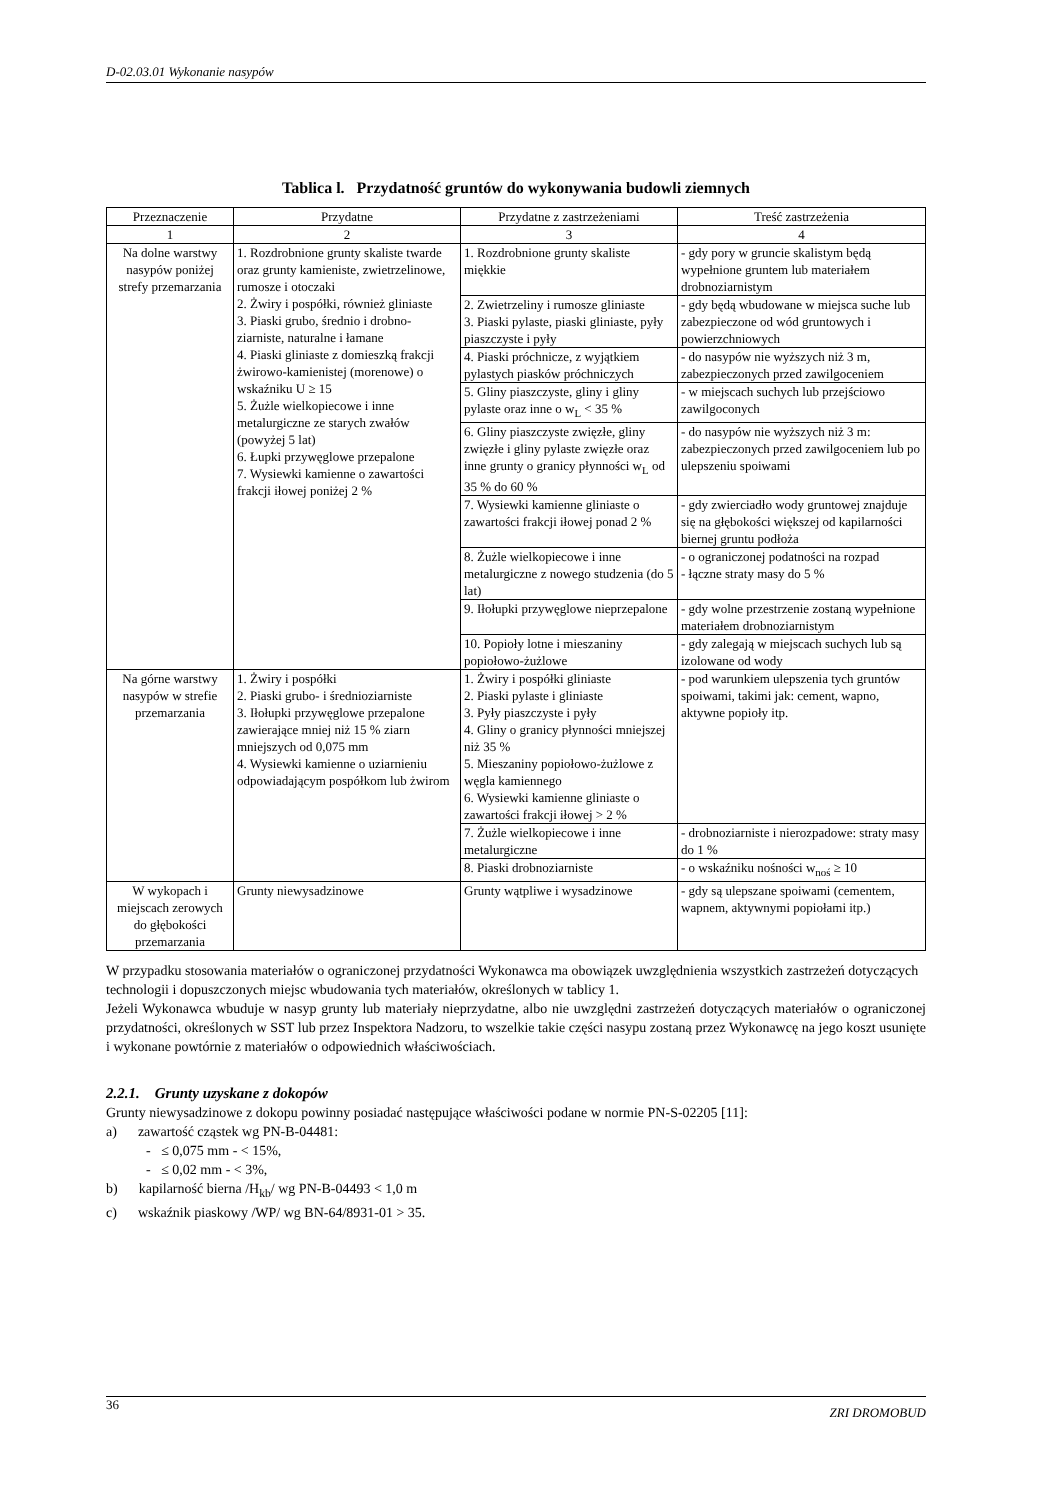D-02.03.01 Wykonanie nasypów
Tablica l. Przydatność gruntów do wykonywania budowli ziemnych
| Przeznaczenie | Przydatne | Przydatne z zastrzeżeniami | Treść zastrzeżenia |
| --- | --- | --- | --- |
| 1 | 2 | 3 | 4 |
| Na dolne warstwy nasypów poniżej strefy przemarzania | 1. Rozdrobnione grunty skaliste twarde oraz grunty kamieniste, zwietrzelinowe, rumosze i otoczaki 2. Żwiry i pospółki, również gliniaste 3. Piaski grubo, średnio i drobno-ziarniste, naturalne i łamane 4. Piaski gliniaste z domieszką frakcji żwirowo-kamienistej (morenowe) o wskaźniku U ≥ 15 5. Żużle wielkopiecowe i inne metalurgiczne ze starych zwałów (powyżej 5 lat) 6. Łupki przywęglowe przepalone 7. Wysiewki kamienne o zawartości frakcji iłowej poniżej 2 % | 1. Rozdrobnione grunty skaliste miękkie | - gdy pory w gruncie skalistym będą wypełnione gruntem lub materiałem drobnoziarnistym |
| | | 2. Zwietrzeliny i rumosze gliniaste 3. Piaski pylaste, piaski gliniaste, pyły piaszczyste i pyły | - gdy będą wbudowane w miejsca suche lub zabezpieczone od wód gruntowych i powierzchniowych |
| | | 4. Piaski próchnicze, z wyjątkiem pylastych piasków próchniczych | - do nasypów nie wyższych niż 3 m, zabezpieczonych przed zawilgoceniem |
| | | 5. Gliny piaszczyste, gliny i gliny pylaste oraz inne o w<sub>L</sub> < 35 % | - w miejscach suchych lub przejściowo zawilgoconych |
| | | 6. Gliny piaszczyste zwięzłe, gliny zwięzłe i gliny pylaste zwięzłe oraz inne grunty o granicy płynności w<sub>L</sub> od 35 % do 60 % | - do nasypów nie wyższych niż 3 m: zabezpieczonych przed zawilgoceniem lub po ulepszeniu spoiwami |
| | | 7. Wysiewki kamienne gliniaste o zawartości frakcji iłowej ponad 2 % | - gdy zwierciadło wody gruntowej znajduje się na głębokości większej od kapilarności biernej gruntu podłoża |
| | | 8. Żużle wielkopiecowe i inne metalurgiczne z nowego studzenia (do 5 lat) | - o ograniczonej podatności na rozpad - łączne straty masy do 5 % |
| | | 9. Iłołupki przywęglowe nieprzepalone | - gdy wolne przestrzenie zostaną wypełnione materiałem drobnoziarnistym |
| | | 10. Popioły lotne i mieszaniny popiołowo-żużlowe | - gdy zalegają w miejscach suchych lub są izolowane od wody |
| Na górne warstwy nasypów w strefie przemarzania | 1. Żwiry i pospółki 2. Piaski grubo- i średnioziarniste 3. Iłołupki przywęglowe przepalone zawierające mniej niż 15 % ziarn mniejszych od 0,075 mm 4. Wysiewki kamienne o uziarnieniu odpowiadającym pospółkom lub żwirom | 1. Żwiry i pospółki gliniaste 2. Piaski pylaste i gliniaste 3. Pyły piaszczyste i pyły 4. Gliny o granicy płynności mniejszej niż 35 % 5. Mieszaniny popiołowo-żużlowe z węgla kamiennego 6. Wysiewki kamienne gliniaste o zawartości frakcji iłowej > 2 % | - pod warunkiem ulepszenia tych gruntów spoiwami, takimi jak: cement, wapno, aktywne popioły itp. |
| | | 7. Żużle wielkopiecowe i inne metalurgiczne | - drobnoziarniste i nierozpadowe: straty masy do 1 % |
| | | 8. Piaski drobnoziarniste | - o wskaźniku nośności w<sub>noś</sub> ≥ 10 |
| W wykopach i miejscach zerowych do głębokości przemarzania | Grunty niewysadzinowe | Grunty wątpliwe i wysadzinowe | - gdy są ulepszane spoiwami (cementem, wapnem, aktywnymi popiołami itp.) |
W przypadku stosowania materiałów o ograniczonej przydatności Wykonawca ma obowiązek uwzględnienia wszystkich zastrzeżeń dotyczących technologii i dopuszczonych miejsc wbudowania tych materiałów, określonych w tablicy 1.
Jeżeli Wykonawca wbuduje w nasyp grunty lub materiały nieprzydatne, albo nie uwzględni zastrzeżeń dotyczących materiałów o ograniczonej przydatności, określonych w SST lub przez Inspektora Nadzoru, to wszelkie takie części nasypu zostaną przez Wykonawcę na jego koszt usunięte i wykonane powtórnie z materiałów o odpowiednich właściwościach.
2.2.1. Grunty uzyskane z dokopów
Grunty niewysadzinowe z dokopu powinny posiadać następujące właściwości podane w normie PN-S-02205 [11]:
a) zawartość cząstek wg PN-B-04481:
- ≤ 0,075 mm - < 15%,
- ≤ 0,02 mm - < 3%,
b) kapilarność bierna /H<sub>kb</sub>/ wg PN-B-04493 < 1,0 m
c) wskaźnik piaskowy /WP/ wg BN-64/8931-01 > 35.
36 ZRI DROMOBUD